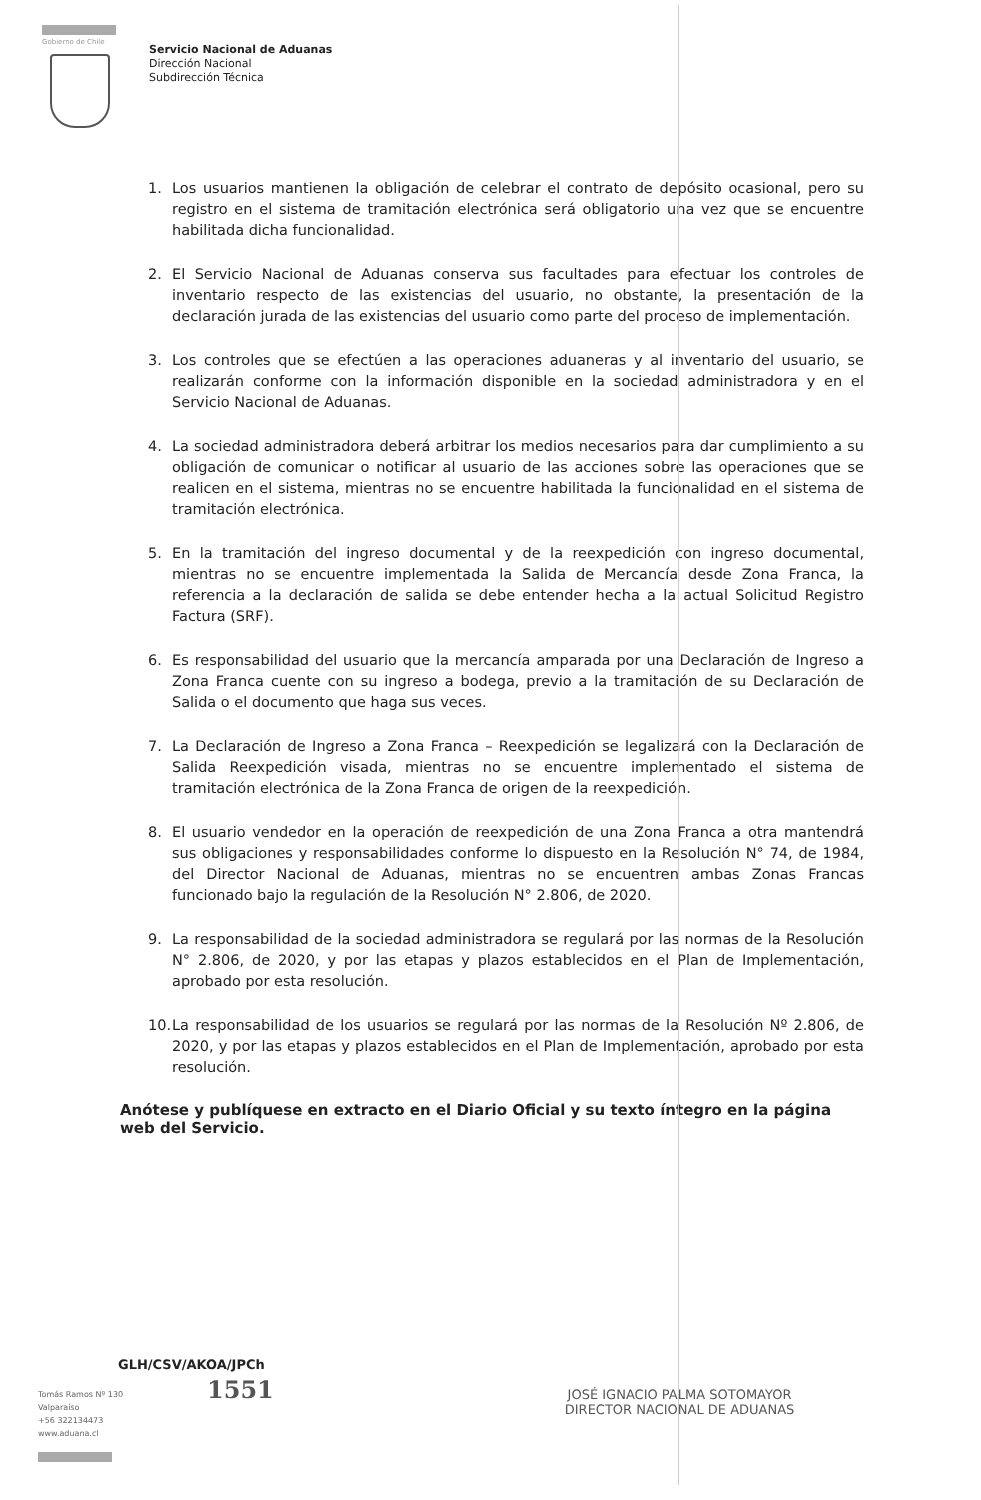Gobierno de Chile
Servicio Nacional de Aduanas
Dirección Nacional
Subdirección Técnica
1. Los usuarios mantienen la obligación de celebrar el contrato de depósito ocasional, pero su registro en el sistema de tramitación electrónica será obligatorio una vez que se encuentre habilitada dicha funcionalidad.
2. El Servicio Nacional de Aduanas conserva sus facultades para efectuar los controles de inventario respecto de las existencias del usuario, no obstante, la presentación de la declaración jurada de las existencias del usuario como parte del proceso de implementación.
3. Los controles que se efectúen a las operaciones aduaneras y al inventario del usuario, se realizarán conforme con la información disponible en la sociedad administradora y en el Servicio Nacional de Aduanas.
4. La sociedad administradora deberá arbitrar los medios necesarios para dar cumplimiento a su obligación de comunicar o notificar al usuario de las acciones sobre las operaciones que se realicen en el sistema, mientras no se encuentre habilitada la funcionalidad en el sistema de tramitación electrónica.
5. En la tramitación del ingreso documental y de la reexpedición con ingreso documental, mientras no se encuentre implementada la Salida de Mercancía desde Zona Franca, la referencia a la declaración de salida se debe entender hecha a la actual Solicitud Registro Factura (SRF).
6. Es responsabilidad del usuario que la mercancía amparada por una Declaración de Ingreso a Zona Franca cuente con su ingreso a bodega, previo a la tramitación de su Declaración de Salida o el documento que haga sus veces.
7. La Declaración de Ingreso a Zona Franca – Reexpedición se legalizará con la Declaración de Salida Reexpedición visada, mientras no se encuentre implementado el sistema de tramitación electrónica de la Zona Franca de origen de la reexpedición.
8. El usuario vendedor en la operación de reexpedición de una Zona Franca a otra mantendrá sus obligaciones y responsabilidades conforme lo dispuesto en la Resolución N° 74, de 1984, del Director Nacional de Aduanas, mientras no se encuentren ambas Zonas Francas funcionado bajo la regulación de la Resolución N° 2.806, de 2020.
9. La responsabilidad de la sociedad administradora se regulará por las normas de la Resolución N° 2.806, de 2020, y por las etapas y plazos establecidos en el Plan de Implementación, aprobado por esta resolución.
10. La responsabilidad de los usuarios se regulará por las normas de la Resolución Nº 2.806, de 2020, y por las etapas y plazos establecidos en el Plan de Implementación, aprobado por esta resolución.
Anótese y publíquese en extracto en el Diario Oficial y su texto íntegro en la página web del Servicio.
GLH/CSV/AKOA/JPCh
JOSÉ IGNACIO PALMA SOTOMAYOR
DIRECTOR NACIONAL DE ADUANAS
1551
Tomás Ramos Nº 130
Valparaíso
+56 322134473
www.aduana.cl